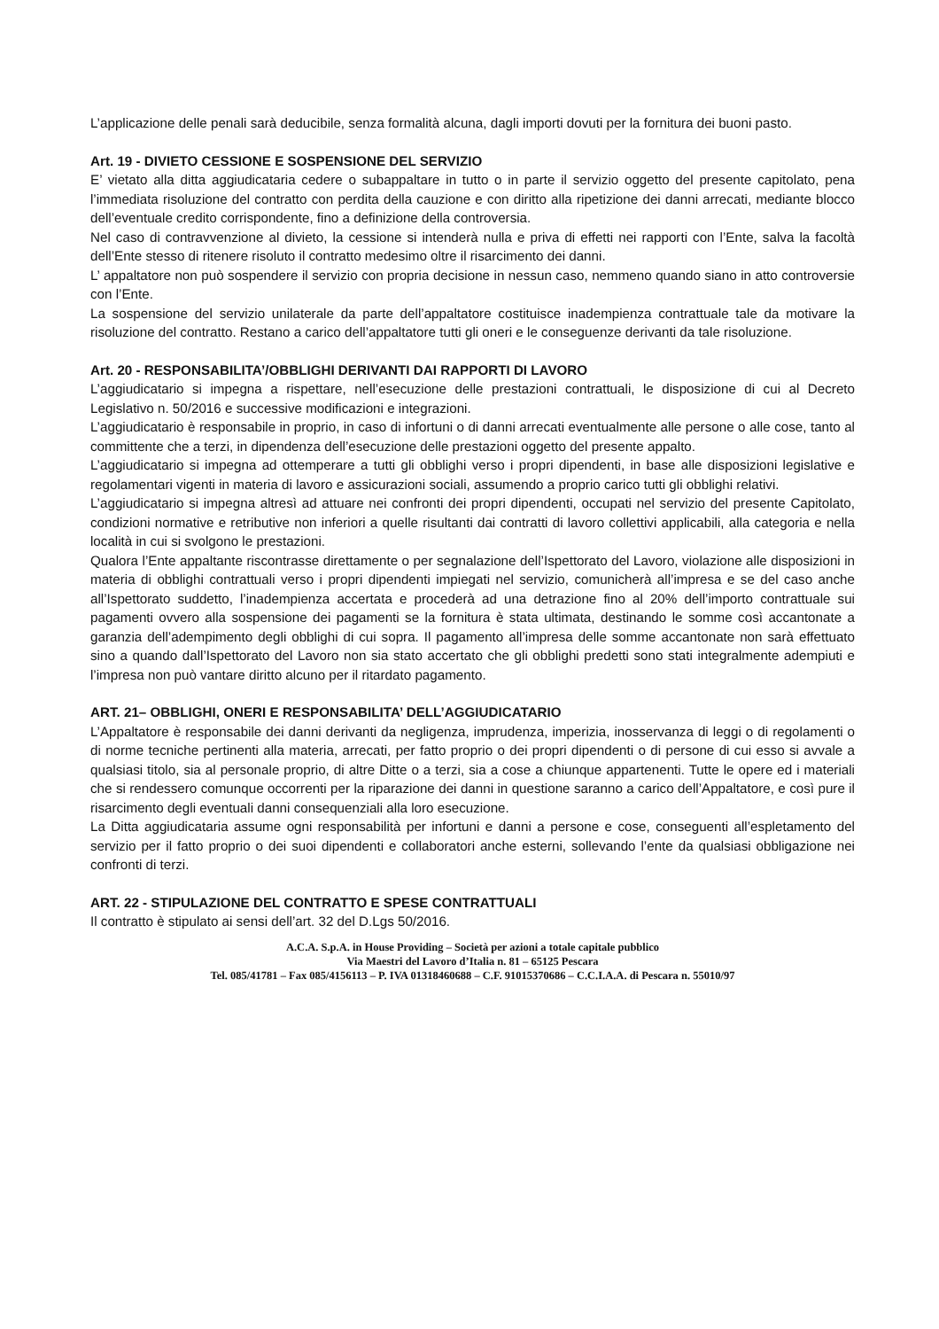L’applicazione delle penali sarà deducibile, senza formalità alcuna, dagli importi dovuti per la fornitura dei buoni pasto.
Art. 19 - DIVIETO CESSIONE E SOSPENSIONE DEL SERVIZIO
E’ vietato alla ditta aggiudicataria cedere o subappaltare in tutto o in parte il servizio oggetto del presente capitolato, pena l’immediata risoluzione del contratto con perdita della cauzione e con diritto alla ripetizione dei danni arrecati, mediante blocco dell’eventuale credito corrispondente, fino a definizione della controversia.
Nel caso di contravvenzione al divieto, la cessione si intenderà nulla e priva di effetti nei rapporti con l’Ente, salva la facoltà dell’Ente stesso di ritenere risoluto il contratto medesimo oltre il risarcimento dei danni.
L’ appaltatore non può sospendere il servizio con propria decisione in nessun caso, nemmeno quando siano in atto controversie con l’Ente.
La sospensione del servizio unilaterale da parte dell’appaltatore costituisce inadempienza contrattuale tale da motivare la risoluzione del contratto. Restano a carico dell’appaltatore tutti gli oneri e le conseguenze derivanti da tale risoluzione.
Art. 20 - RESPONSABILITA’/OBBLIGHI DERIVANTI DAI RAPPORTI DI LAVORO
L’aggiudicatario si impegna a rispettare, nell’esecuzione delle prestazioni contrattuali, le disposizione di cui al Decreto Legislativo n. 50/2016 e successive modificazioni e integrazioni.
L’aggiudicatario è responsabile in proprio, in caso di infortuni o di danni arrecati eventualmente alle persone o alle cose, tanto al committente che a terzi, in dipendenza dell’esecuzione delle prestazioni oggetto del presente appalto.
L’aggiudicatario si impegna ad ottemperare a tutti gli obblighi verso i propri dipendenti, in base alle disposizioni legislative e regolamentari vigenti in materia di lavoro e assicurazioni sociali, assumendo a proprio carico tutti gli obblighi relativi.
L’aggiudicatario si impegna altresì ad attuare nei confronti dei propri dipendenti, occupati nel servizio del presente Capitolato, condizioni normative e retributive non inferiori a quelle risultanti dai contratti di lavoro collettivi applicabili, alla categoria e nella località in cui si svolgono le prestazioni.
Qualora l’Ente appaltante riscontrasse direttamente o per segnalazione dell’Ispettorato del Lavoro, violazione alle disposizioni in materia di obblighi contrattuali verso i propri dipendenti impiegati nel servizio, comunicherà all’impresa e se del caso anche all’Ispettorato suddetto, l’inadempienza accertata e procederà ad una detrazione fino al 20% dell’importo contrattuale sui pagamenti ovvero alla sospensione dei pagamenti se la fornitura è stata ultimata, destinando le somme così accantonate a garanzia dell’adempimento degli obblighi di cui sopra. Il pagamento all’impresa delle somme accantonate non sarà effettuato sino a quando dall’Ispettorato del Lavoro non sia stato accertato che gli obblighi predetti sono stati integralmente adempiuti e l’impresa non può vantare diritto alcuno per il ritardato pagamento.
ART. 21– OBBLIGHI, ONERI E RESPONSABILITA’ DELL’AGGIUDICATARIO
L’Appaltatore è responsabile dei danni derivanti da negligenza, imprudenza, imperizia, inosservanza di leggi o di regolamenti o di norme tecniche pertinenti alla materia, arrecati, per fatto proprio o dei propri dipendenti o di persone di cui esso si avvale a qualsiasi titolo, sia al personale proprio, di altre Ditte o a terzi, sia a cose a chiunque appartenenti. Tutte le opere ed i materiali che si rendessero comunque occorrenti per la riparazione dei danni in questione saranno a carico dell’Appaltatore, e così pure il risarcimento degli eventuali danni consequenziali alla loro esecuzione.
La Ditta aggiudicataria assume ogni responsabilità per infortuni e danni a persone e cose, conseguenti all’espletamento del servizio per il fatto proprio o dei suoi dipendenti e collaboratori anche esterni, sollevando l’ente da qualsiasi obbligazione nei confronti di terzi.
ART. 22 - STIPULAZIONE DEL CONTRATTO E SPESE CONTRATTUALI
Il contratto è stipulato ai sensi dell’art. 32 del D.Lgs 50/2016.
A.C.A. S.p.A. in House Providing – Società per azioni a totale capitale pubblico
Via Maestri del Lavoro d’Italia n. 81 – 65125 Pescara
Tel. 085/41781 – Fax 085/4156113 – P. IVA 01318460688 – C.F. 91015370686 – C.C.I.A.A. di Pescara n. 55010/97